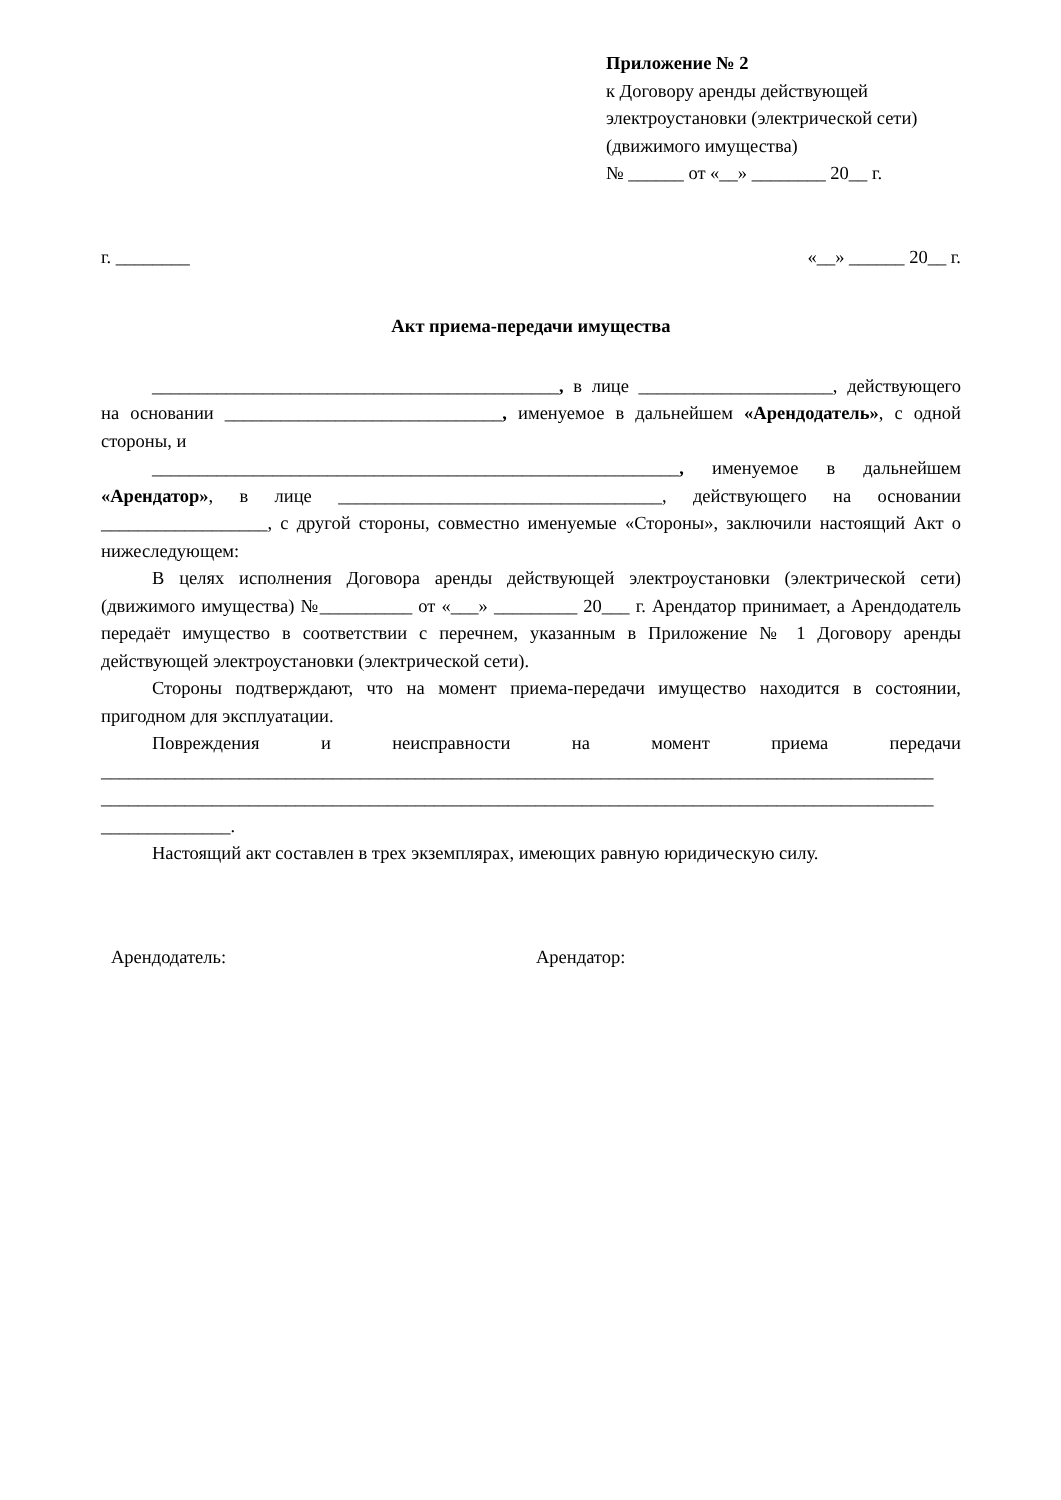Приложение № 2
к Договору аренды действующей
электроустановки (электрической сети)
(движимого имущества)
№ ______ от «__» ________ 20__ г.
г. ________ «__» ______ 20__ г.
Акт приема-передачи имущества
____________________________________________, в лице _____________________, действующего на основании ______________________________, именуемое в дальнейшем «Арендодатель», с одной стороны, и
_________________________________________________________, именуемое в дальнейшем «Арендатор», в лице ___________________________________, действующего на основании __________________, с другой стороны, совместно именуемые «Стороны», заключили настоящий Акт о нижеследующем:
В целях исполнения Договора аренды действующей электроустановки (электрической сети) (движимого имущества) №__________ от «___» _________ 20___ г. Арендатор принимает, а Арендодатель передаёт имущество в соответствии с перечнем, указанным в Приложение № 1 Договору аренды действующей электроустановки (электрической сети).
Стороны подтверждают, что на момент приема-передачи имущество находится в состоянии, пригодном для эксплуатации.
Повреждения и неисправности на момент приема передачи __________________________________________________________________________________________ __________________________________________________________________________________________ ______________.
Настоящий акт составлен в трех экземплярах, имеющих равную юридическую силу.
Арендодатель: Арендатор: